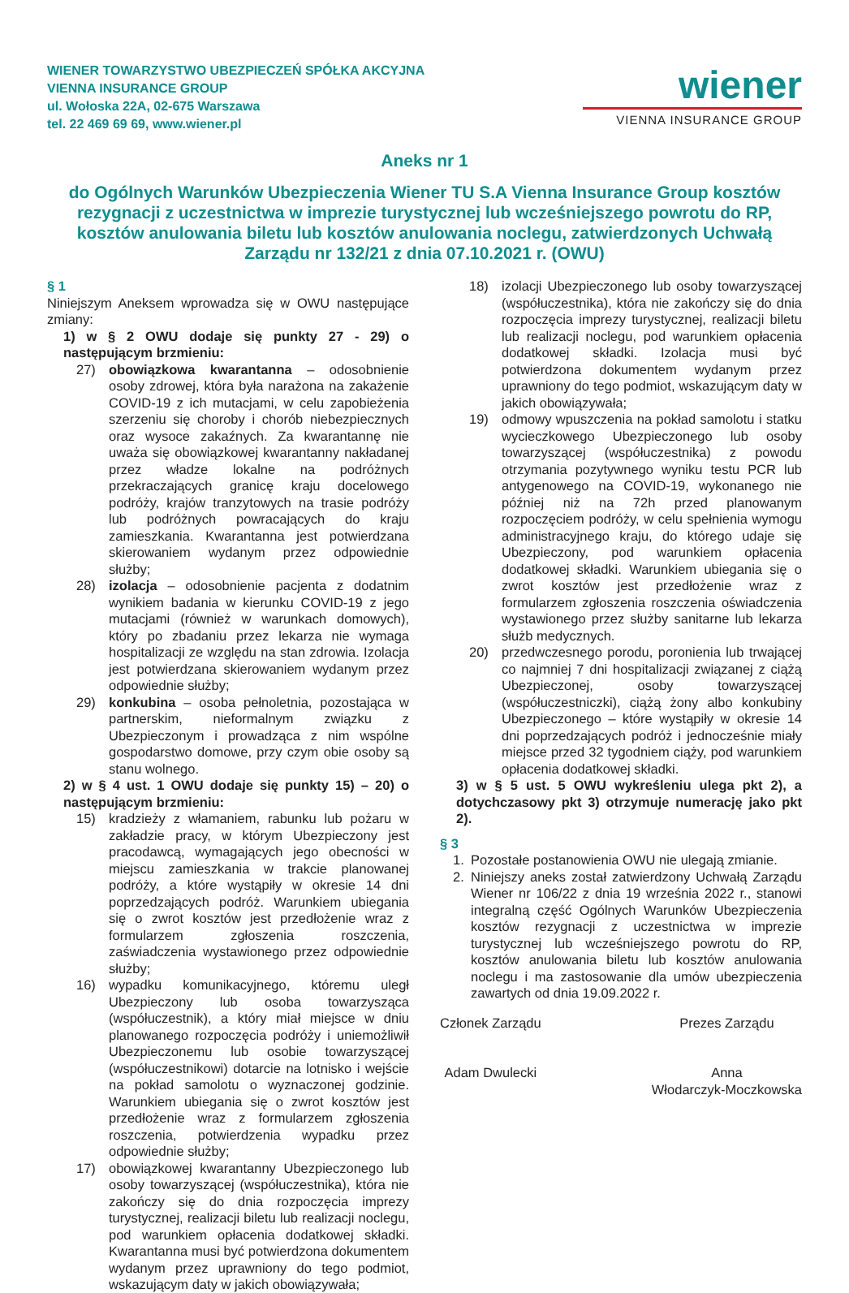WIENER TOWARZYSTWO UBEZPIECZEŃ SPÓŁKA AKCYJNA
VIENNA INSURANCE GROUP
ul. Wołoska 22A, 02-675 Warszawa
tel. 22 469 69 69, www.wiener.pl
wiener
VIENNA INSURANCE GROUP
Aneks nr 1
do Ogólnych Warunków Ubezpieczenia Wiener TU S.A Vienna Insurance Group kosztów rezygnacji z uczestnictwa w imprezie turystycznej lub wcześniejszego powrotu do RP, kosztów anulowania biletu lub kosztów anulowania noclegu, zatwierdzonych Uchwałą Zarządu nr 132/21 z dnia 07.10.2021 r. (OWU)
§ 1
Niniejszym Aneksem wprowadza się w OWU następujące zmiany:
1) w § 2 OWU dodaje się punkty 27 - 29) o następującym brzmieniu:
27) obowiązkowa kwarantanna – odosobnienie osoby zdrowej, która była narażona na zakażenie COVID-19 z ich mutacjami, w celu zapobieżenia szerzeniu się choroby i chorób niebezpiecznych oraz wysoce zakaźnych. Za kwarantannę nie uważa się obowiązkowej kwarantanny nakładanej przez władze lokalne na podróżnych przekraczających granicę kraju docelowego podróży, krajów tranzytowych na trasie podróży lub podróżnych powracających do kraju zamieszkania. Kwarantanna jest potwierdzana skierowaniem wydanym przez odpowiednie służby;
28) izolacja – odosobnienie pacjenta z dodatnim wynikiem badania w kierunku COVID-19 z jego mutacjami (również w warunkach domowych), który po zbadaniu przez lekarza nie wymaga hospitalizacji ze względu na stan zdrowia. Izolacja jest potwierdzana skierowaniem wydanym przez odpowiednie służby;
29) konkubina – osoba pełnoletnia, pozostająca w partnerskim, nieformalnym związku z Ubezpieczonym i prowadząca z nim wspólne gospodarstwo domowe, przy czym obie osoby są stanu wolnego.
2) w § 4 ust. 1 OWU dodaje się punkty 15) – 20) o następującym brzmieniu:
15) kradzieży z włamaniem, rabunku lub pożaru w zakładzie pracy, w którym Ubezpieczony jest pracodawcą, wymagających jego obecności w miejscu zamieszkania w trakcie planowanej podróży, a które wystąpiły w okresie 14 dni poprzedzających podróż. Warunkiem ubiegania się o zwrot kosztów jest przedłożenie wraz z formularzem zgłoszenia roszczenia, zaświadczenia wystawionego przez odpowiednie służby;
16) wypadku komunikacyjnego, któremu uległ Ubezpieczony lub osoba towarzysząca (współuczestnik), a który miał miejsce w dniu planowanego rozpoczęcia podróży i uniemożliwił Ubezpieczonemu lub osobie towarzyszącej (współuczestnikowi) dotarcie na lotnisko i wejście na pokład samolotu o wyznaczonej godzinie. Warunkiem ubiegania się o zwrot kosztów jest przedłożenie wraz z formularzem zgłoszenia roszczenia, potwierdzenia wypadku przez odpowiednie służby;
17) obowiązkowej kwarantanny Ubezpieczonego lub osoby towarzyszącej (współuczestnika), która nie zakończy się do dnia rozpoczęcia imprezy turystycznej, realizacji biletu lub realizacji noclegu, pod warunkiem opłacenia dodatkowej składki. Kwarantanna musi być potwierdzona dokumentem wydanym przez uprawniony do tego podmiot, wskazującym daty w jakich obowiązywała;
18) izolacji Ubezpieczonego lub osoby towarzyszącej (współuczestnika), która nie zakończy się do dnia rozpoczęcia imprezy turystycznej, realizacji biletu lub realizacji noclegu, pod warunkiem opłacenia dodatkowej składki. Izolacja musi być potwierdzona dokumentem wydanym przez uprawniony do tego podmiot, wskazującym daty w jakich obowiązywała;
19) odmowy wpuszczenia na pokład samolotu i statku wycieczkowego Ubezpieczonego lub osoby towarzyszącej (współuczestnika) z powodu otrzymania pozytywnego wyniku testu PCR lub antygenowego na COVID-19, wykonanego nie później niż na 72h przed planowanym rozpoczęciem podróży, w celu spełnienia wymogu administracyjnego kraju, do którego udaje się Ubezpieczony, pod warunkiem opłacenia dodatkowej składki. Warunkiem ubiegania się o zwrot kosztów jest przedłożenie wraz z formularzem zgłoszenia roszczenia oświadczenia wystawionego przez służby sanitarne lub lekarza służb medycznych.
20) przedwczesnego porodu, poronienia lub trwającej co najmniej 7 dni hospitalizacji związanej z ciążą Ubezpieczonej, osoby towarzyszącej (współuczestniczki), ciążą żony albo konkubiny Ubezpieczonego – które wystąpiły w okresie 14 dni poprzedzających podróż i jednocześnie miały miejsce przed 32 tygodniem ciąży, pod warunkiem opłacenia dodatkowej składki.
3) w § 5 ust. 5 OWU wykreśleniu ulega pkt 2), a dotychczasowy pkt 3) otrzymuje numerację jako pkt 2).
§ 3
1. Pozostałe postanowienia OWU nie ulegają zmianie.
2. Niniejszy aneks został zatwierdzony Uchwałą Zarządu Wiener nr 106/22 z dnia 19 września 2022 r., stanowi integralną część Ogólnych Warunków Ubezpieczenia kosztów rezygnacji z uczestnictwa w imprezie turystycznej lub wcześniejszego powrotu do RP, kosztów anulowania biletu lub kosztów anulowania noclegu i ma zastosowanie dla umów ubezpieczenia zawartych od dnia 19.09.2022 r.
Członek Zarządu
Adam Dwulecki
Prezes Zarządu
Anna
Włodarczyk-Moczkowska